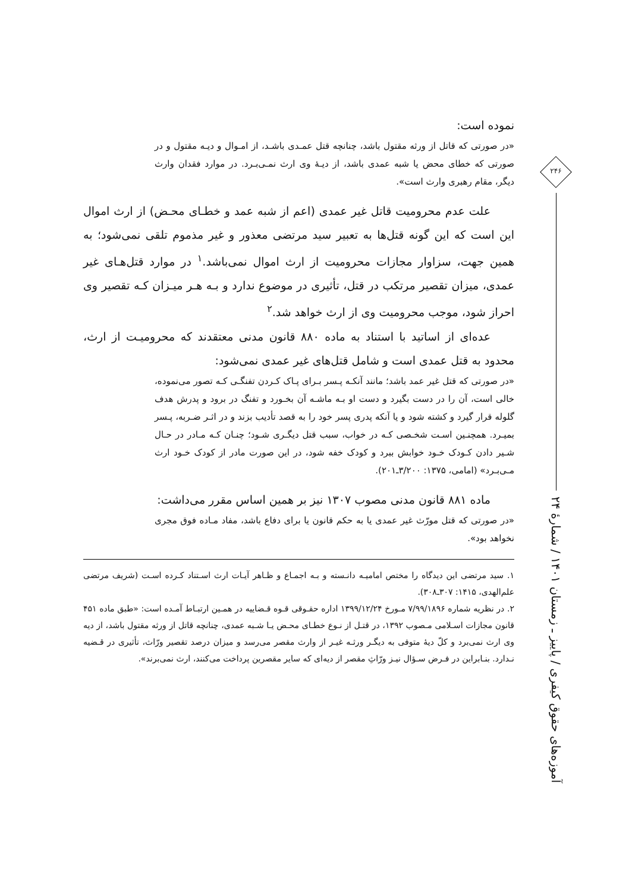نموده است:
«در صورتی که قاتل از ورثه مقتول باشد، چنانچه قتل عمـدی باشـد، از امـوال و دیـه مقتول و در صورتی که خطای محض یا شبه عمدی باشد، از دیـهٔ وی ارث نمـی‌بـرد. در موارد فقدان وارث دیگر، مقام رهبری وارث است».
علت عدم محرومیت قاتل غیر عمدی (اعم از شبه عمد و خطـای محـض) از ارث اموال این است که این گونه قتل‌ها به تعبیر سید مرتضی معذور و غیر مذموم تلقی نمی‌شود؛ به همین جهت، سزاوار مجازات محرومیت از ارث اموال نمی‌باشد.<sup>۱</sup> در موارد قتل‌هـای غیر عمدی، میزان تقصیر مرتکب در قتل، تأثیری در موضوع ندارد و بـه هـر میـزان کـه تقصیر وی احراز شود، موجب محرومیت وی از ارث خواهد شد.<sup>۲</sup>
عده‌ای از اساتید با استناد به ماده ۸۸۰ قانون مدنی معتقدند که محرومیـت از ارث، محدود به قتل عمدی است و شامل قتل‌های غیر عمدی نمی‌شود:
«در صورتی که قتل غیر عمد باشد؛ مانند آنکـه پـسر بـرای پـاک کـردن تفنگـی کـه تصور می‌نموده، خالی است، آن را در دست بگیرد و دست او بـه ماشـه آن بخـورد و تفنگ در برود و پدرش هدف گلوله قرار گیرد و کشته شود و یا آنکه پدری پسر خود را به قصد تأدیب بزند و در اثـر ضـربه، پـسر بمیـرد. همچنـین اسـت شخـصی کـه در خواب، سبب قتل دیگـری شـود؛ چنـان کـه مـادر در حـال شـیر دادن کـودک خـود خوابش ببرد و کودک خفه شود، در این صورت مادر از کودک خـود ارث مـی‌بـرد» (امامی، ۱۳۷۵: ۳/۲۰۰ـ۲۰۱).
ماده ۸۸۱ قانون مدنی مصوب ۱۳۰۷ نیز بر همین اساس مقرر می‌داشت:
«در صورتی که قتل مورّث غیر عمدی یا به حکم قانون یا برای دفاع باشد، مفاد مـاده فوق مجری نخواهد بود».
۱. سید مرتضی این دیدگاه را مختص امامیـه دانـسته و بـه اجمـاع و ظـاهر آیـات ارث اسـتناد کـرده اسـت (شریف مرتضی علم‌الهدی، ۱۴۱۵: ۳۰۷ـ۳۰۸).
۲. در نظریه شماره ۷/۹۹/۱۸۹۶ مـورخ ۱۳۹۹/۱۲/۲۴ اداره حقـوقی قـوه قـضاییه در همـین ارتبـاط آمـده است: «طبق ماده ۴۵۱ قانون مجازات اسـلامی مـصوب ۱۳۹۲، در قتـل از نـوع خطـای محـض یـا شـبه عمدی، چنانچه قاتل از ورثه مقتول باشد، از دیه وی ارث نمی‌برد و کلّ دیهٔ متوفی به دیگـر ورثـه غیـر از وارث مقصر می‌رسد و میزان درصد تقصیر ورّاث، تأثیری در قـضیه نـدارد. بنـابراین در فـرض سـؤال نیـز ورّاثِ مقصر از دیه‌ای که سایر مقصرین پرداخت می‌کنند، ارث نمی‌برند».
۲۴۶
آموزه‌های حقوق کیفری / پاییز ـ زمستان ۱۴۰۱ / شمارهٔ ۲۴